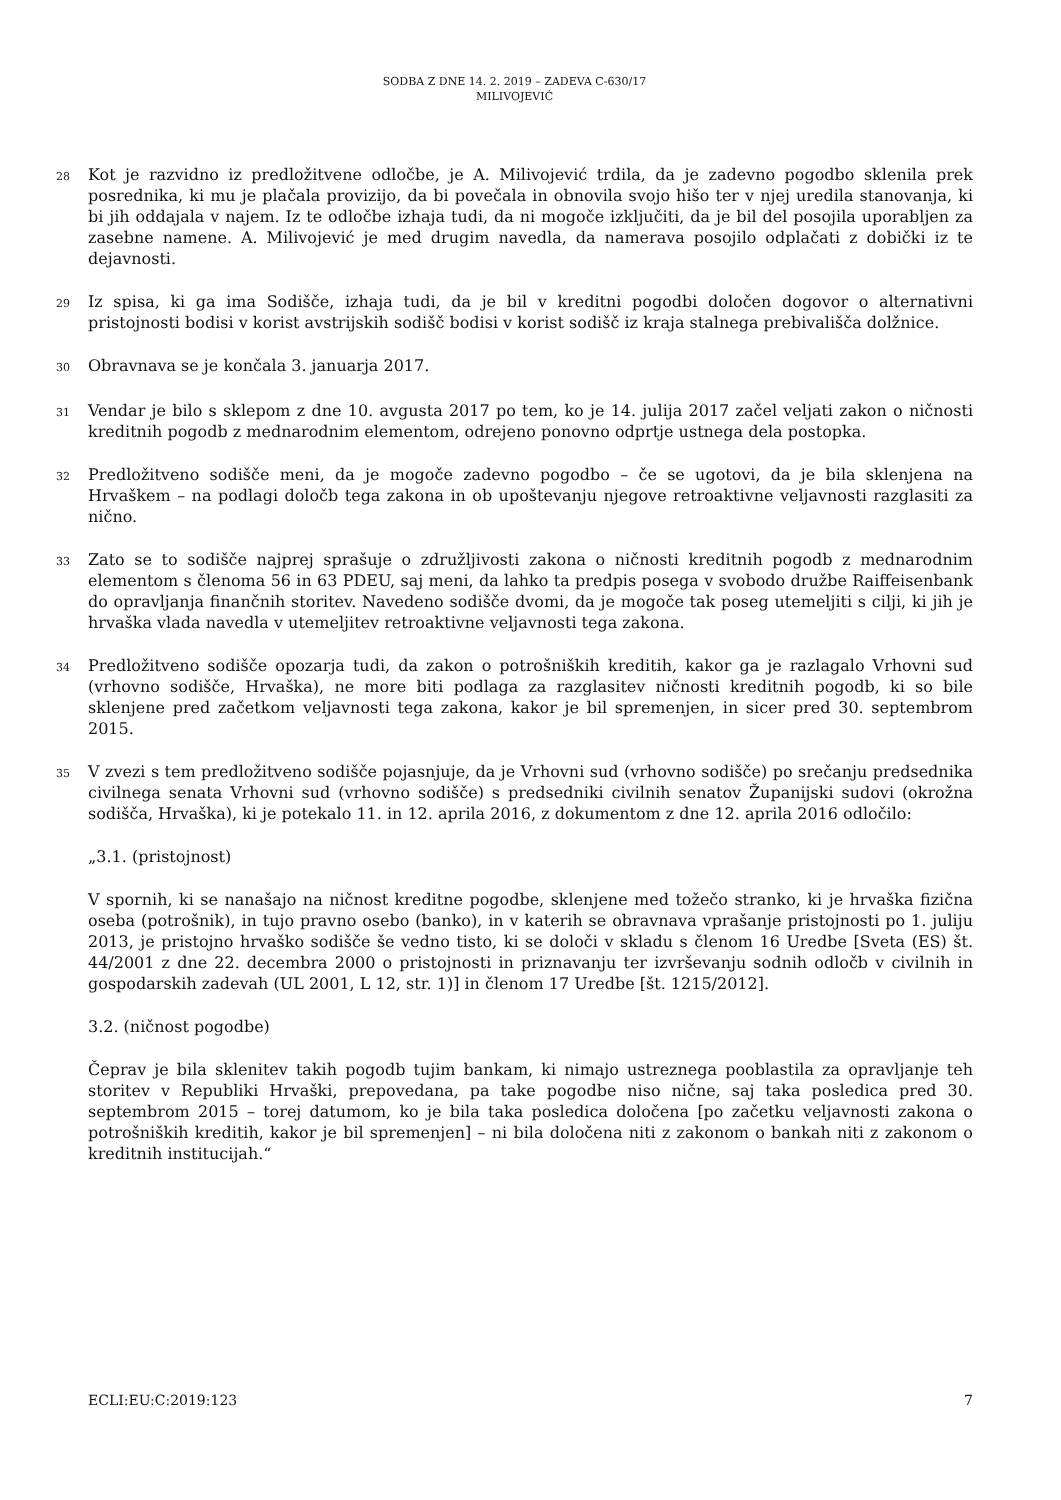SODBA Z DNE 14. 2. 2019 – ZADEVA C-630/17
MILIVOJEVIĆ
28
Kot je razvidno iz predložitvene odločbe, je A. Milivojević trdila, da je zadevno pogodbo sklenila prek posrednika, ki mu je plačala provizijo, da bi povečala in obnovila svojo hišo ter v njej uredila stanovanja, ki bi jih oddajala v najem. Iz te odločbe izhaja tudi, da ni mogoče izključiti, da je bil del posojila uporabljen za zasebne namene. A. Milivojević je med drugim navedla, da namerava posojilo odplačati z dobički iz te dejavnosti.
29
Iz spisa, ki ga ima Sodišče, izhaja tudi, da je bil v kreditni pogodbi določen dogovor o alternativni pristojnosti bodisi v korist avstrijskih sodišč bodisi v korist sodišč iz kraja stalnega prebivališča dolžnice.
30
Obravnava se je končala 3. januarja 2017.
31
Vendar je bilo s sklepom z dne 10. avgusta 2017 po tem, ko je 14. julija 2017 začel veljati zakon o ničnosti kreditnih pogodb z mednarodnim elementom, odrejeno ponovno odprtje ustnega dela postopka.
32
Predložitveno sodišče meni, da je mogoče zadevno pogodbo – če se ugotovi, da je bila sklenjena na Hrvaškem – na podlagi določb tega zakona in ob upoštevanju njegove retroaktivne veljavnosti razglasiti za nično.
33
Zato se to sodišče najprej sprašuje o združljivosti zakona o ničnosti kreditnih pogodb z mednarodnim elementom s členoma 56 in 63 PDEU, saj meni, da lahko ta predpis posega v svobodo družbe Raiffeisenbank do opravljanja finančnih storitev. Navedeno sodišče dvomi, da je mogoče tak poseg utemeljiti s cilji, ki jih je hrvaška vlada navedla v utemeljitev retroaktivne veljavnosti tega zakona.
34
Predložitveno sodišče opozarja tudi, da zakon o potrošniških kreditih, kakor ga je razlagalo Vrhovni sud (vrhovno sodišče, Hrvaška), ne more biti podlaga za razglasitev ničnosti kreditnih pogodb, ki so bile sklenjene pred začetkom veljavnosti tega zakona, kakor je bil spremenjen, in sicer pred 30. septembrom 2015.
35
V zvezi s tem predložitveno sodišče pojasnjuje, da je Vrhovni sud (vrhovno sodišče) po srečanju predsednika civilnega senata Vrhovni sud (vrhovno sodišče) s predsedniki civilnih senatov Županijski sudovi (okrožna sodišča, Hrvaška), ki je potekalo 11. in 12. aprila 2016, z dokumentom z dne 12. aprila 2016 odločilo:
„3.1. (pristojnost)
V spornih, ki se nanašajo na ničnost kreditne pogodbe, sklenjene med tožečo stranko, ki je hrvaška fizična oseba (potrošnik), in tujo pravno osebo (banko), in v katerih se obravnava vprašanje pristojnosti po 1. juliju 2013, je pristojno hrvaško sodišče še vedno tisto, ki se določi v skladu s členom 16 Uredbe [Sveta (ES) št. 44/2001 z dne 22. decembra 2000 o pristojnosti in priznavanju ter izvrševanju sodnih odločb v civilnih in gospodarskih zadevah (UL 2001, L 12, str. 1)] in členom 17 Uredbe [št. 1215/2012].
3.2. (ničnost pogodbe)
Čeprav je bila sklenitev takih pogodb tujim bankam, ki nimajo ustreznega pooblastila za opravljanje teh storitev v Republiki Hrvaški, prepovedana, pa take pogodbe niso nične, saj taka posledica pred 30. septembrom 2015 – torej datumom, ko je bila taka posledica določena [po začetku veljavnosti zakona o potrošniških kreditih, kakor je bil spremenjen] – ni bila določena niti z zakonom o bankah niti z zakonom o kreditnih institucijah.“
ECLI:EU:C:2019:123 7